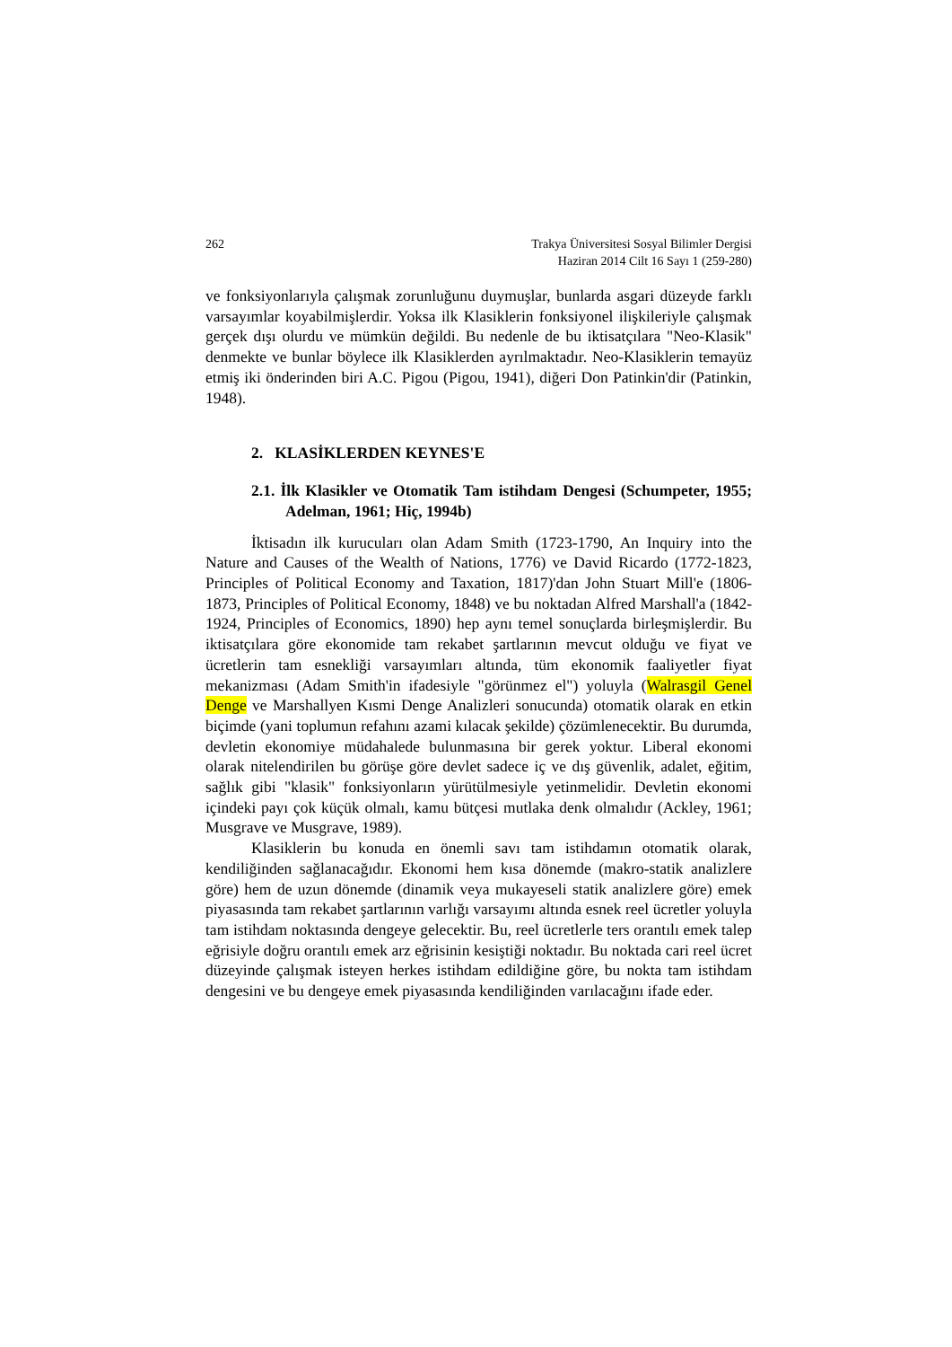262 Trakya Üniversitesi Sosyal Bilimler Dergisi
Haziran 2014 Cilt 16 Sayı 1 (259-280)
ve fonksiyonlarıyla çalışmak zorunluğunu duymuşlar, bunlarda asgari düzeyde farklı varsayımlar koyabilmişlerdir. Yoksa ilk Klasiklerin fonksiyonel ilişkileriyle çalışmak gerçek dışı olurdu ve mümkün değildi. Bu nedenle de bu iktisatçılara "Neo-Klasik" denmekte ve bunlar böylece ilk Klasiklerden ayrılmaktadır. Neo-Klasiklerin temayüz etmiş iki önderinden biri A.C. Pigou (Pigou, 1941), diğeri Don Patinkin'dir (Patinkin, 1948).
2. KLASİKLERDEN KEYNES'E
2.1. İlk Klasikler ve Otomatik Tam istihdam Dengesi (Schumpeter, 1955; Adelman, 1961; Hiç, 1994b)
İktisadın ilk kurucuları olan Adam Smith (1723-1790, An Inquiry into the Nature and Causes of the Wealth of Nations, 1776) ve David Ricardo (1772-1823, Principles of Political Economy and Taxation, 1817)'dan John Stuart Mill'e (1806-1873, Principles of Political Economy, 1848) ve bu noktadan Alfred Marshall'a (1842-1924, Principles of Economics, 1890) hep aynı temel sonuçlarda birleşmişlerdir. Bu iktisatçılara göre ekonomide tam rekabet şartlarının mevcut olduğu ve fiyat ve ücretlerin tam esnekliği varsayımları altında, tüm ekonomik faaliyetler fiyat mekanizması (Adam Smith'in ifadesiyle "görünmez el") yoluyla (Walrasgil Genel Denge ve Marshallyen Kısmi Denge Analizleri sonucunda) otomatik olarak en etkin biçimde (yani toplumun refahını azami kılacak şekilde) çözümlenecektir. Bu durumda, devletin ekonomiye müdahalede bulunmasına bir gerek yoktur. Liberal ekonomi olarak nitelendirilen bu görüşe göre devlet sadece iç ve dış güvenlik, adalet, eğitim, sağlık gibi "klasik" fonksiyonların yürütülmesiyle yetinmelidir. Devletin ekonomi içindeki payı çok küçük olmalı, kamu bütçesi mutlaka denk olmalıdır (Ackley, 1961; Musgrave ve Musgrave, 1989).
Klasiklerin bu konuda en önemli savı tam istihdamın otomatik olarak, kendiliğinden sağlanacağıdır. Ekonomi hem kısa dönemde (makro-statik analizlere göre) hem de uzun dönemde (dinamik veya mukayeseli statik analizlere göre) emek piyasasında tam rekabet şartlarının varlığı varsayımı altında esnek reel ücretler yoluyla tam istihdam noktasında dengeye gelecektir. Bu, reel ücretlerle ters orantılı emek talep eğrisiyle doğru orantılı emek arz eğrisinin kesiştiği noktadır. Bu noktada cari reel ücret düzeyinde çalışmak isteyen herkes istihdam edildiğine göre, bu nokta tam istihdam dengesini ve bu dengeye emek piyasasında kendiliğinden varılacağını ifade eder.